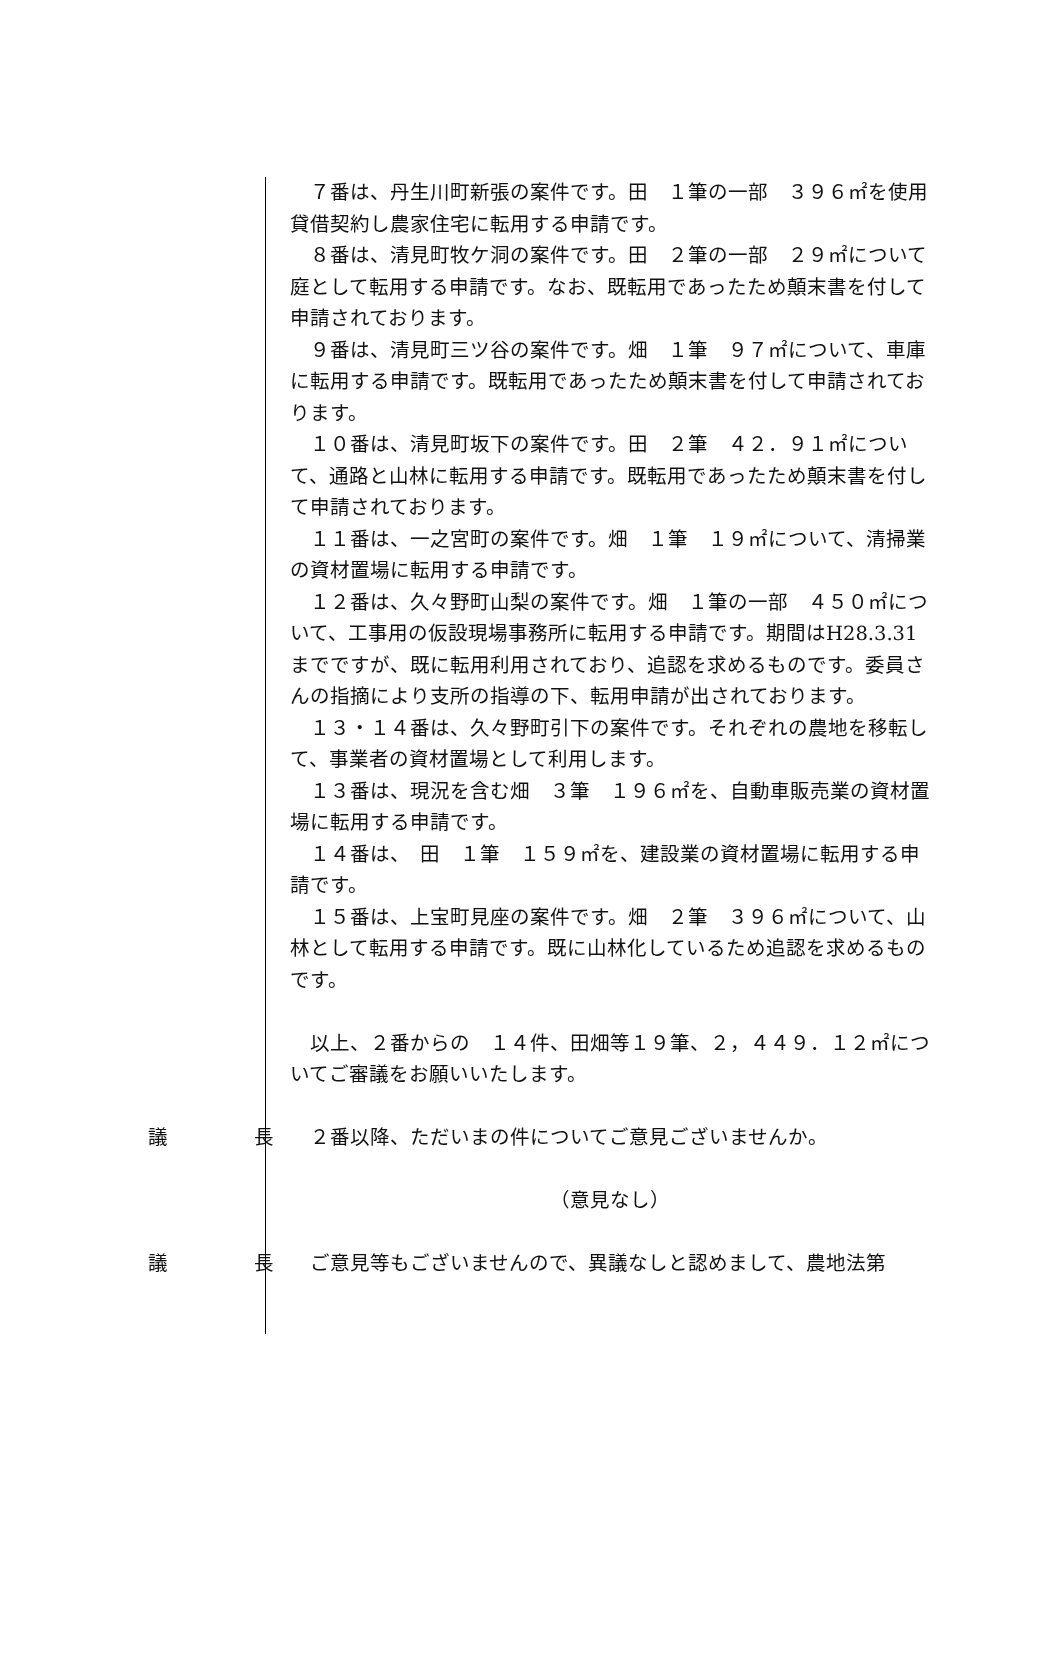７番は、丹生川町新張の案件です。田　１筆の一部　３９６㎡を使用貸借契約し農家住宅に転用する申請です。
８番は、清見町牧ケ洞の案件です。田　２筆の一部　２９㎡について庭として転用する申請です。なお、既転用であったため顛末書を付して申請されております。
９番は、清見町三ツ谷の案件です。畑　１筆　９７㎡について、車庫に転用する申請です。既転用であったため顛末書を付して申請されております。
１０番は、清見町坂下の案件です。田　２筆　４２．９１㎡について、通路と山林に転用する申請です。既転用であったため顛末書を付して申請されております。
１１番は、一之宮町の案件です。畑　１筆　１９㎡について、清掃業の資材置場に転用する申請です。
１２番は、久々野町山梨の案件です。畑　１筆の一部　４５０㎡について、工事用の仮設現場事務所に転用する申請です。期間はH28.3.31 までですが、既に転用利用されており、追認を求めるものです。委員さんの指摘により支所の指導の下、転用申請が出されております。
１３・１４番は、久々野町引下の案件です。それぞれの農地を移転して、事業者の資材置場として利用します。
１３番は、現況を含む畑　３筆　１９６㎡を、自動車販売業の資材置場に転用する申請です。
１４番は、　田　１筆　１５９㎡を、建設業の資材置場に転用する申請です。
１５番は、上宝町見座の案件です。畑　２筆　３９６㎡について、山林として転用する申請です。既に山林化しているため追認を求めるものです。
以上、２番からの　１４件、田畑等１９筆、２，４４９．１２㎡についてご審議をお願いいたします。
議 長 ２番以降、ただいまの件についてご意見ございませんか。
（意見なし）
議 長 ご意見等もございませんので、異議なしと認めまして、農地法第